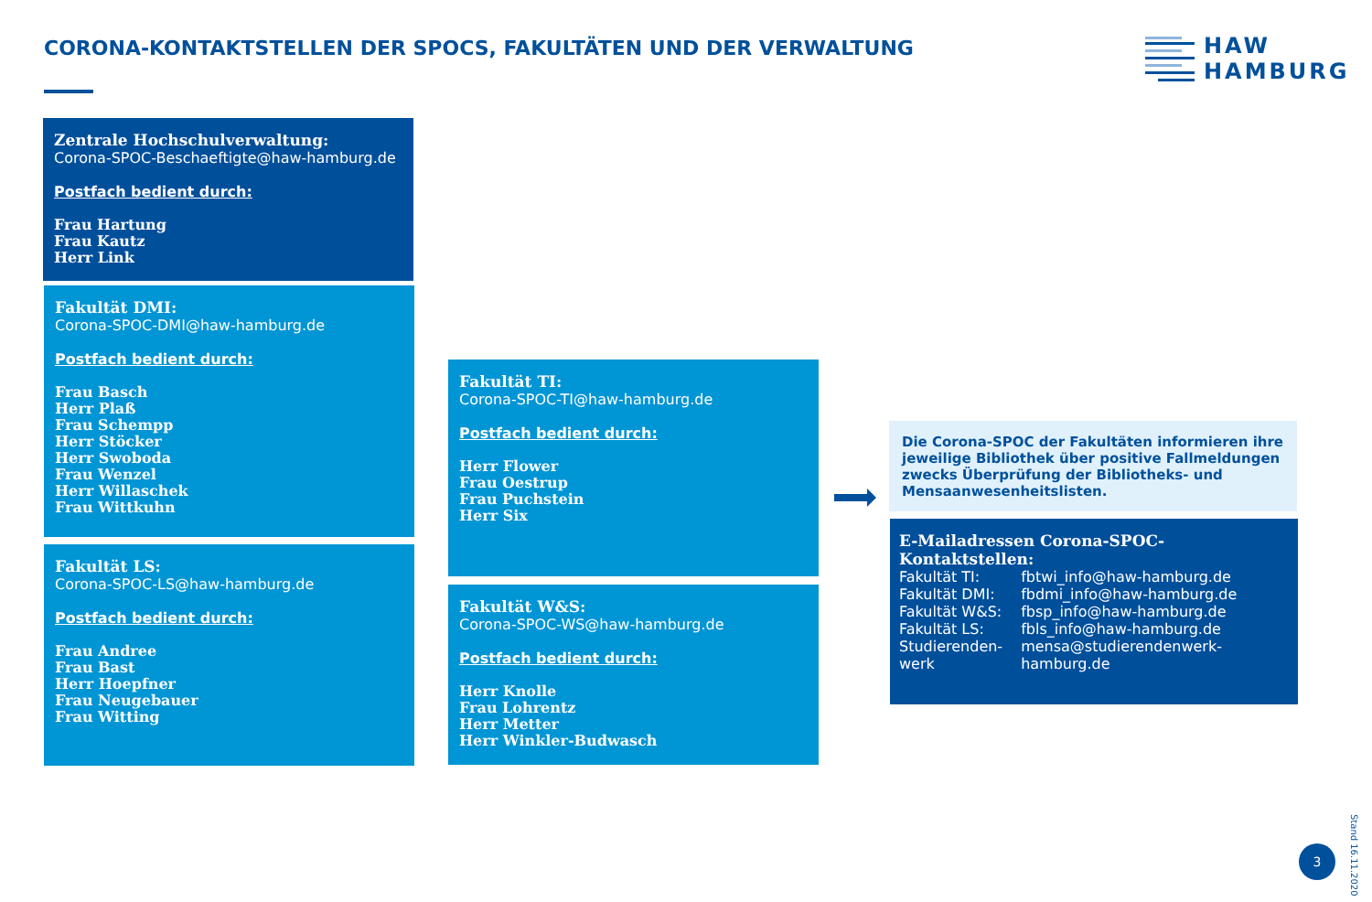CORONA-KONTAKTSTELLEN DER SPOCS, FAKULTÄTEN UND DER VERWALTUNG
HAW
HAMBURG
Zentrale Hochschulverwaltung:
Corona-SPOC-Beschaeftigte@haw-hamburg.de
Postfach bedient durch:
Frau Hartung
Frau Kautz
Herr Link
Fakultät DMI:
Corona-SPOC-DMI@haw-hamburg.de
Postfach bedient durch:
Frau Basch
Herr Plaß
Frau Schempp
Herr Stöcker
Herr Swoboda
Frau Wenzel
Herr Willaschek
Frau Wittkuhn
Fakultät LS:
Corona-SPOC-LS@haw-hamburg.de
Postfach bedient durch:
Frau Andree
Frau Bast
Herr Hoepfner
Frau Neugebauer
Frau Witting
Fakultät TI:
Corona-SPOC-TI@haw-hamburg.de
Postfach bedient durch:
Herr Flower
Frau Oestrup
Frau Puchstein
Herr Six
Fakultät W&S:
Corona-SPOC-WS@haw-hamburg.de
Postfach bedient durch:
Herr Knolle
Frau Lohrentz
Herr Metter
Herr Winkler-Budwasch
Die Corona-SPOC der Fakultäten informieren ihre jeweilige Bibliothek über positive Fallmeldungen zwecks Überprüfung der Bibliotheks- und Mensaanwesenheitslisten.
E-Mailadressen Corona-SPOC-Kontaktstellen:
| Fakultät TI: | fbtwi_info@haw-hamburg.de |
| Fakultät DMI: | fbdmi_info@haw-hamburg.de |
| Fakultät W&S: | fbsp_info@haw-hamburg.de |
| Fakultät LS: | fbls_info@haw-hamburg.de |
| Studierenden- werk | mensa@studierendenwerk- hamburg.de |
3
Stand 16.11.2020